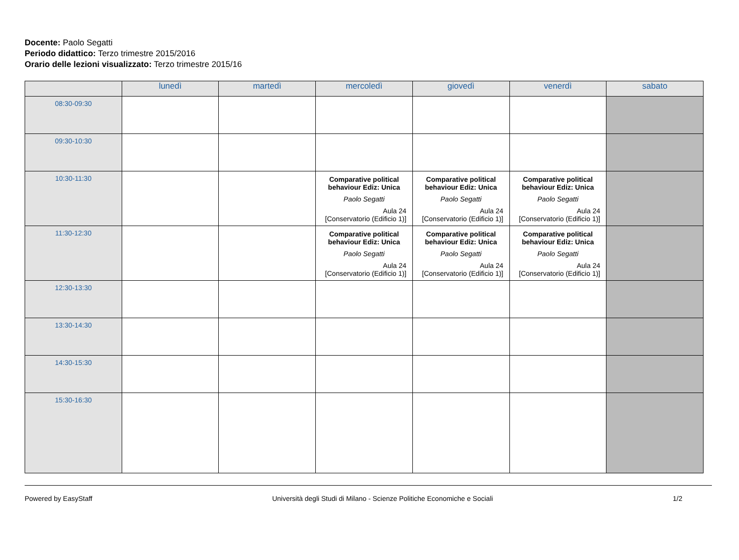Docente: Paolo Segatti
Periodo didattico: Terzo trimestre 2015/2016
Orario delle lezioni visualizzato: Terzo trimestre 2015/16
| | lunedì | martedì | mercoledì | giovedì | venerdì | sabato |
| --- | --- | --- | --- | --- | --- | --- |
| 08:30-09:30 | | | | | | |
| 09:30-10:30 | | | | | | |
| 10:30-11:30 | | | Comparative political behaviour Ediz: Unica Paolo Segatti Aula 24 [Conservatorio (Edificio 1)] | Comparative political behaviour Ediz: Unica Paolo Segatti Aula 24 [Conservatorio (Edificio 1)] | Comparative political behaviour Ediz: Unica Paolo Segatti Aula 24 [Conservatorio (Edificio 1)] | |
| 11:30-12:30 | | | Comparative political behaviour Ediz: Unica Paolo Segatti Aula 24 [Conservatorio (Edificio 1)] | Comparative political behaviour Ediz: Unica Paolo Segatti Aula 24 [Conservatorio (Edificio 1)] | Comparative political behaviour Ediz: Unica Paolo Segatti Aula 24 [Conservatorio (Edificio 1)] | |
| 12:30-13:30 | | | | | | |
| 13:30-14:30 | | | | | | |
| 14:30-15:30 | | | | | | |
| 15:30-16:30 | | | | | | |
Powered by EasyStaff Università degli Studi di Milano - Scienze Politiche Economiche e Sociali 1/2